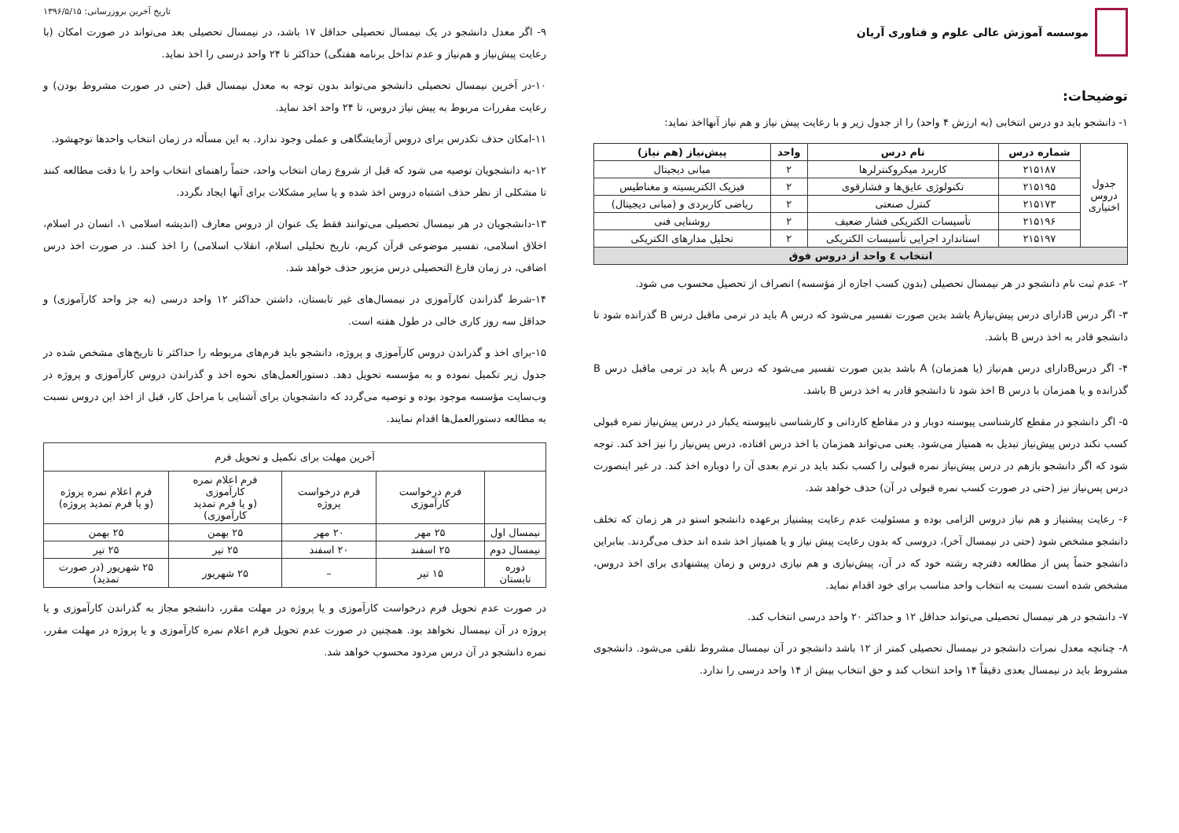موسسه آموزش عالی علوم و فناوری آریان
توضیحات:
۱- دانشجو باید دو درس انتخابی (به ارزش ۴ واحد) را از جدول زیر و با رعایت پیش نیاز و هم نیاز آنهااخذ نماید:
| جدول دروس اختیاری | شماره درس | نام درس | واحد | پیش‌نیاز (هم نیاز) |
| | ۲۱۵۱۸۷ | کاربرد میکروکنترلرها | ۲ | مبانی دیجیتال |
| | ۲۱۵۱۹۵ | تکنولوژی عایق‌ها و فشارقوی | ۲ | فیزیک الکتریسیته و مغناطیس |
| | ۲۱۵۱۷۳ | کنترل صنعتی | ۲ | ریاضی کاربردی و (مبانی دیجیتال) |
| | ۲۱۵۱۹۶ | تأسیسات الکتریکی فشار ضعیف | ۲ | روشنایی فنی |
| | ۲۱۵۱۹۷ | استاندارد اجرایی تأسیسات الکتریکی | ۲ | تحلیل مدارهای الکتریکی |
| انتخاب ٤ واحد از دروس فوق | | | | |
۲- عدم ثبت نام دانشجو در هر نیمسال تحصیلی (بدون کسب اجازه از مؤسسه) انصراف از تحصیل محسوب می شود.
۳- اگر درس Bدارای درس پیش‌نیازA باشد بدین صورت تفسیر می‌شود که درس A باید در ترمی ماقبل درس B گذرانده شود تا دانشجو قادر به اخذ درس B باشد.
۴- اگر درسBدارای درس هم‌نیاز (یا همزمان) A باشد بدین صورت تفسیر می‌شود که درس A باید در ترمی ماقبل درس B گذرانده و یا همزمان با درس B اخذ شود تا دانشجو قادر به اخذ درس B باشد.
۵- اگر دانشجو در مقطع کارشناسی پیوسته دوبار و در مقاطع کاردانی و کارشناسی ناپیوسته یکبار در درس پیش‌نیاز نمره قبولی کسب نکند درس پیش‌نیاز تبدیل به همنیاز می‌شود. یعنی می‌تواند همزمان با اخذ درس افتاده، درس پس‌نیاز را نیز اخذ کند. توجه شود که اگر دانشجو بازهم در درس پیش‌نیاز نمره قبولی را کسب نکند باید در ترم بعدی آن را دوباره اخذ کند. در غیر اینصورت درس پس‌نیاز نیز (حتی در صورت کسب نمره قبولی در آن) حذف خواهد شد.
۶- رعایت پیشنیاز و هم نیاز دروس الزامی بوده و مسئولیت عدم رعایت پیشنیاز برعهده دانشجو استو در هر زمان که تخلف دانشجو مشخص شود (حتی در نیمسال آخر)، دروسی که بدون رعایت پیش نیاز و یا همنیاز اخذ شده اند حذف می‌گردند. بنابراین دانشجو حتماً پس از مطالعه دفترچه رشته خود که در آن، پیش‌نیازی و هم نیازی دروس و زمان پیشنهادی برای اخذ دروس، مشخص شده است نسبت به انتخاب واحد مناسب برای خود اقدام نماید.
۷- دانشجو در هر نیمسال تحصیلی می‌تواند حداقل ۱۲ و حداکثر ۲۰ واحد درسی انتخاب کند.
۸- چنانچه معدل نمرات دانشجو در نیمسال تحصیلی کمتر از ۱۲ باشد دانشجو در آن نیمسال مشروط تلقی می‌شود. دانشجوی مشروط باید در نیمسال بعدی دقیقاً ۱۴ واحد انتخاب کند و حق انتخاب بیش از ۱۴ واحد درسی را ندارد.
تاریخ آخرین بروزرسانی: ۱۳۹۶/۵/۱۵
۹- اگر معدل دانشجو در یک نیمسال تحصیلی حداقل ۱۷ باشد، در نیمسال تحصیلی بعد می‌تواند در صورت امکان (با رعایت پیش‌نیاز و هم‌نیاز و عدم تداخل برنامه هفتگی) حداکثر تا ۲۴ واحد درسی را اخذ نماید.
۱۰-در آخرین نیمسال تحصیلی دانشجو می‌تواند بدون توجه به معدل نیمسال قبل (حتی در صورت مشروط بودن) و رعایت مقررات مربوط به پیش نیاز دروس، تا ۲۴ واحد اخذ نماید.
۱۱-امکان حذف تکدرس برای دروس آزمایشگاهی و عملی وجود ندارد. به این مسأله در زمان انتخاب واحدها توجهشود.
۱۲-به دانشجویان توصیه می شود که قبل از شروع زمان انتخاب واحد، حتماً راهنمای انتخاب واحد را با دقت مطالعه کنند تا مشکلی از نظر حذف اشتباه دروس اخذ شده و یا سایر مشکلات برای آنها ایجاد نگردد.
۱۳-دانشجویان در هر نیمسال تحصیلی می‌توانند فقط یک عنوان از دروس معارف (اندیشه اسلامی ۱، انسان در اسلام، اخلاق اسلامی، تفسیر موضوعی قرآن کریم، تاریخ تحلیلی اسلام، انقلاب اسلامی) را اخذ کنند. در صورت اخذ درس اضافی، در زمان فارغ التحصیلی درس مزبور حذف خواهد شد.
۱۴-شرط گذراندن کارآموزی در نیمسال‌های غیر تابستان، داشتن حداکثر ۱۲ واحد درسی (به جز واحد کارآموزی) و حداقل سه روز کاری خالی در طول هفته است.
۱۵-برای اخذ و گذراندن دروس کارآموزی و پروژه، دانشجو باید فرم‌های مربوطه را حداکثر تا تاریخ‌های مشخص شده در جدول زیر تکمیل نموده و به مؤسسه تحویل دهد. دستورالعمل‌های نحوه اخذ و گذراندن دروس کارآموزی و پروژه در وب‌سایت مؤسسه موجود بوده و توصیه می‌گردد که دانشجویان برای آشنایی با مراحل کار، قبل از اخذ این دروس نسبت به مطالعه دستورالعمل‌ها اقدام نمایند.
| آخرین مهلت برای تکمیل و تحویل فرم | | | | |
| | فرم درخواست کارآموزی | فرم درخواست پروژه | فرم اعلام نمره کارآموزی (و یا فرم تمدید کارآموزی) | فرم اعلام نمره پروژه (و یا فرم تمدید پروژه) |
| نیمسال اول | ۲۵ مهر | ۲۰ مهر | ۲۵ بهمن | ۲۵ بهمن |
| نیمسال دوم | ۲۵ اسفند | ۲۰ اسفند | ۲۵ تیر | ۲۵ تیر |
| دوره تابستان | ۱۵ تیر | – | ۲۵ شهریور | ۲۵ شهریور (در صورت تمدید) |
در صورت عدم تحویل فرم درخواست کارآموزی و یا پروژه در مهلت مقرر، دانشجو مجاز به گذراندن کارآموزی و یا پروژه در آن نیمسال نخواهد بود. همچنین در صورت عدم تحویل فرم اعلام نمره کارآموزی و یا پروژه در مهلت مقرر، نمره دانشجو در آن درس مردود محسوب خواهد شد.